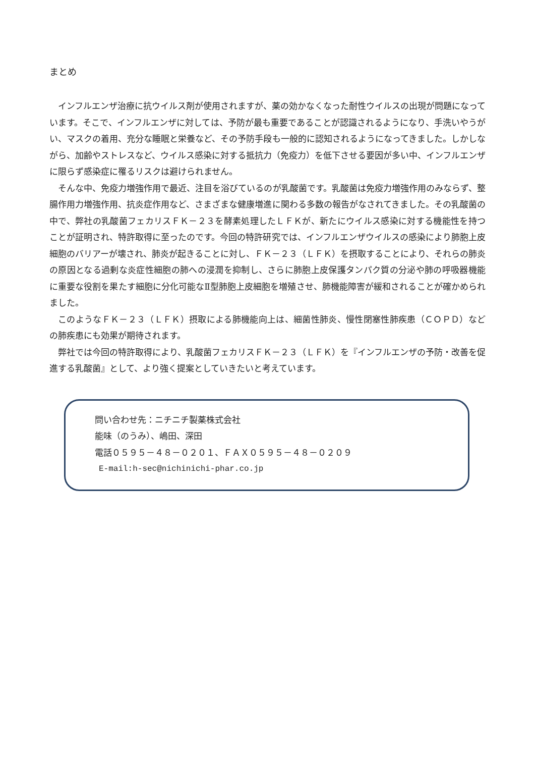まとめ
インフルエンザ治療に抗ウイルス剤が使用されますが、薬の効かなくなった耐性ウイルスの出現が問題になっています。そこで、インフルエンザに対しては、予防が最も重要であることが認識されるようになり、手洗いやうがい、マスクの着用、充分な睡眠と栄養など、その予防手段も一般的に認知されるようになってきました。しかしながら、加齢やストレスなど、ウイルス感染に対する抵抗力（免疫力）を低下させる要因が多い中、インフルエンザに限らず感染症に罹るリスクは避けられません。
そんな中、免疫力増強作用で最近、注目を浴びているのが乳酸菌です。乳酸菌は免疫力増強作用のみならず、整腸作用力増強作用、抗炎症作用など、さまざまな健康増進に関わる多数の報告がなされてきました。その乳酸菌の中で、弊社の乳酸菌フェカリスＦＫ－２３を酵素処理したＬＦＫが、新たにウイルス感染に対する機能性を持つことが証明され、特許取得に至ったのです。今回の特許研究では、インフルエンザウイルスの感染により肺胞上皮細胞のバリアーが壊され、肺炎が起きることに対し、ＦＫ－２３（ＬＦＫ）を摂取することにより、それらの肺炎の原因となる過剰な炎症性細胞の肺への浸潤を抑制し、さらに肺胞上皮保護タンパク質の分泌や肺の呼吸器機能に重要な役割を果たす細胞に分化可能なⅡ型肺胞上皮細胞を増殖させ、肺機能障害が緩和されることが確かめられました。
このようなＦＫ－２３（ＬＦＫ）摂取による肺機能向上は、細菌性肺炎、慢性閉塞性肺疾患（ＣＯＰＤ）などの肺疾患にも効果が期待されます。
弊社では今回の特許取得により、乳酸菌フェカリスＦＫ－２３（ＬＦＫ）を『インフルエンザの予防・改善を促進する乳酸菌』として、より強く提案としていきたいと考えています。
問い合わせ先：ニチニチ製薬株式会社
能味（のうみ）、嶋田、深田
電話０５９５－４８－０２０１、ＦＡＸ０５９５－４８－０２０９
E-mail:h-sec@nichinichi-phar.co.jp